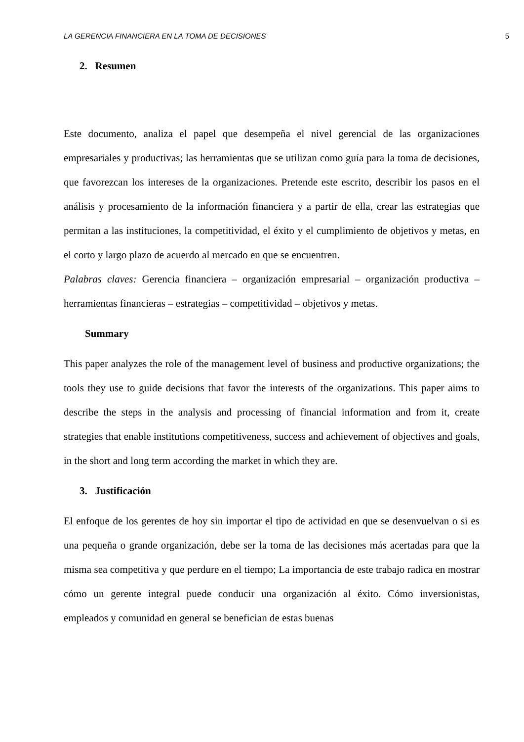LA GERENCIA FINANCIERA EN LA TOMA DE DECISIONES 5
2. Resumen
Este documento, analiza el papel que desempeña el nivel gerencial de las organizaciones empresariales y productivas; las herramientas que se utilizan como guía para la toma de decisiones, que favorezcan los intereses de la organizaciones. Pretende este escrito, describir los pasos en el análisis y procesamiento de la información financiera y a partir de ella, crear las estrategias que permitan a las instituciones, la competitividad, el éxito y el cumplimiento de objetivos y metas, en el corto y largo plazo de acuerdo al mercado en que se encuentren.
Palabras claves: Gerencia financiera – organización empresarial – organización productiva – herramientas financieras – estrategias – competitividad – objetivos y metas.
Summary
This paper analyzes the role of the management level of business and productive organizations; the tools they use to guide decisions that favor the interests of the organizations. This paper aims to describe the steps in the analysis and processing of financial information and from it, create strategies that enable institutions competitiveness, success and achievement of objectives and goals, in the short and long term according the market in which they are.
3. Justificación
El enfoque de los gerentes de hoy sin importar el tipo de actividad en que se desenvuelvan o si es una pequeña o grande organización, debe ser la toma de las decisiones más acertadas para que la misma sea competitiva y que perdure en el tiempo; La importancia de este trabajo radica en mostrar cómo un gerente integral puede conducir una organización al éxito. Cómo inversionistas, empleados y comunidad en general se benefician de estas buenas